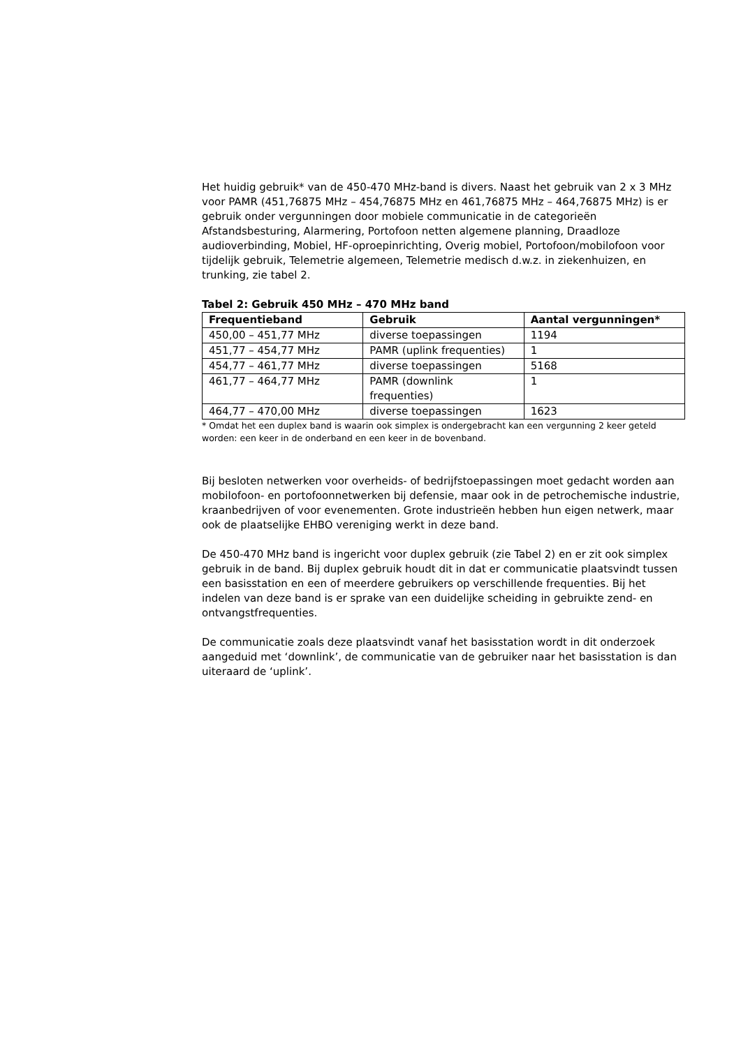Het huidig gebruik* van de 450-470 MHz-band is divers. Naast het gebruik van 2 x 3 MHz voor PAMR (451,76875 MHz – 454,76875 MHz en 461,76875 MHz – 464,76875 MHz) is er gebruik onder vergunningen door mobiele communicatie in de categorieën Afstandsbesturing, Alarmering, Portofoon netten algemene planning, Draadloze audioverbinding, Mobiel, HF-oproepinrichting, Overig mobiel, Portofoon/mobilofoon voor tijdelijk gebruik, Telemetrie algemeen, Telemetrie medisch d.w.z. in ziekenhuizen, en trunking, zie tabel 2.
Tabel 2: Gebruik 450 MHz – 470 MHz band
| Frequentieband | Gebruik | Aantal vergunningen* |
| --- | --- | --- |
| 450,00 – 451,77 MHz | diverse toepassingen | 1194 |
| 451,77 – 454,77 MHz | PAMR (uplink frequenties) | 1 |
| 454,77 – 461,77 MHz | diverse toepassingen | 5168 |
| 461,77 – 464,77 MHz | PAMR (downlink frequenties) | 1 |
| 464,77 – 470,00 MHz | diverse toepassingen | 1623 |
* Omdat het een duplex band is waarin ook simplex is ondergebracht kan een vergunning 2 keer geteld worden: een keer in de onderband en een keer in de bovenband.
Bij besloten netwerken voor overheids- of bedrijfstoepassingen moet gedacht worden aan mobilofoon- en portofoonnetwerken bij defensie, maar ook in de petrochemische industrie, kraanbedrijven of voor evenementen. Grote industrieën hebben hun eigen netwerk, maar ook de plaatselijke EHBO vereniging werkt in deze band.
De 450-470 MHz band is ingericht voor duplex gebruik (zie Tabel 2) en er zit ook simplex gebruik in de band. Bij duplex gebruik houdt dit in dat er communicatie plaatsvindt tussen een basisstation en een of meerdere gebruikers op verschillende frequenties. Bij het indelen van deze band is er sprake van een duidelijke scheiding in gebruikte zend- en ontvangstfrequenties.
De communicatie zoals deze plaatsvindt vanaf het basisstation wordt in dit onderzoek aangeduid met ‘downlink’, de communicatie van de gebruiker naar het basisstation is dan uiteraard de ‘uplink’.